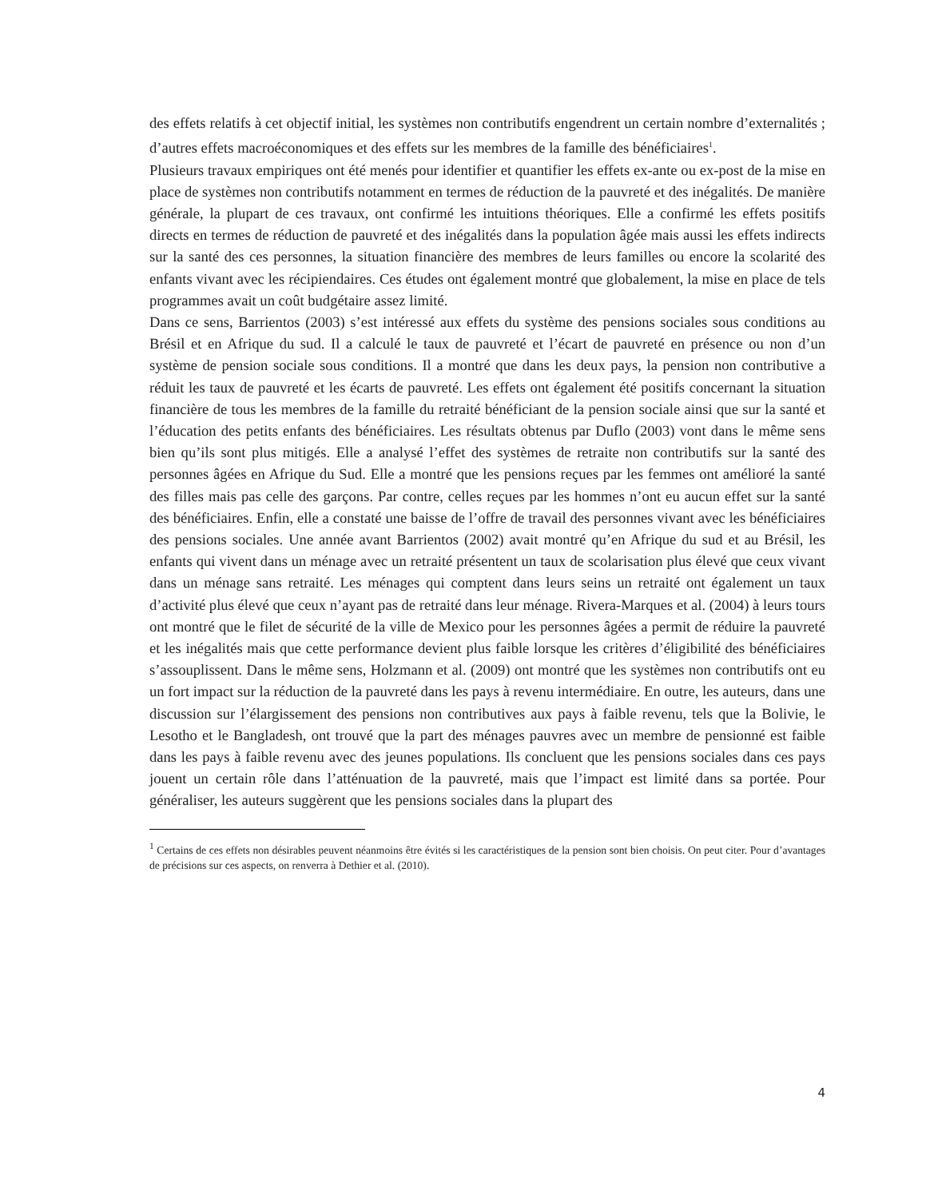des effets relatifs à cet objectif initial, les systèmes non contributifs engendrent un certain nombre d’externalités ; d’autres effets macroéconomiques et des effets sur les membres de la famille des bénéficiaires<sup>1</sup>.
Plusieurs travaux empiriques ont été menés pour identifier et quantifier les effets ex-ante ou ex-post de la mise en place de systèmes non contributifs notamment en termes de réduction de la pauvreté et des inégalités. De manière générale, la plupart de ces travaux, ont confirmé les intuitions théoriques. Elle a confirmé les effets positifs directs en termes de réduction de pauvreté et des inégalités dans la population âgée mais aussi les effets indirects sur la santé des ces personnes, la situation financière des membres de leurs familles ou encore la scolarité des enfants vivant avec les récipiendaires. Ces études ont également montré que globalement, la mise en place de tels programmes avait un coût budgétaire assez limité.
Dans ce sens, Barrientos (2003) s’est intéressé aux effets du système des pensions sociales sous conditions au Brésil et en Afrique du sud. Il a calculé le taux de pauvreté et l’écart de pauvreté en présence ou non d’un système de pension sociale sous conditions. Il a montré que dans les deux pays, la pension non contributive a réduit les taux de pauvreté et les écarts de pauvreté. Les effets ont également été positifs concernant la situation financière de tous les membres de la famille du retraité bénéficiant de la pension sociale ainsi que sur la santé et l’éducation des petits enfants des bénéficiaires. Les résultats obtenus par Duflo (2003) vont dans le même sens bien qu’ils sont plus mitigés. Elle a analysé l’effet des systèmes de retraite non contributifs sur la santé des personnes âgées en Afrique du Sud. Elle a montré que les pensions reçues par les femmes ont amélioré la santé des filles mais pas celle des garçons. Par contre, celles reçues par les hommes n’ont eu aucun effet sur la santé des bénéficiaires. Enfin, elle a constaté une baisse de l’offre de travail des personnes vivant avec les bénéficiaires des pensions sociales. Une année avant Barrientos (2002) avait montré qu’en Afrique du sud et au Brésil, les enfants qui vivent dans un ménage avec un retraité présentent un taux de scolarisation plus élevé que ceux vivant dans un ménage sans retraité. Les ménages qui comptent dans leurs seins un retraité ont également un taux d’activité plus élevé que ceux n’ayant pas de retraité dans leur ménage. Rivera-Marques et al. (2004) à leurs tours ont montré que le filet de sécurité de la ville de Mexico pour les personnes âgées a permit de réduire la pauvreté et les inégalités mais que cette performance devient plus faible lorsque les critères d’éligibilité des bénéficiaires s’assouplissent. Dans le même sens, Holzmann et al. (2009) ont montré que les systèmes non contributifs ont eu un fort impact sur la réduction de la pauvreté dans les pays à revenu intermédiaire. En outre, les auteurs, dans une discussion sur l’élargissement des pensions non contributives aux pays à faible revenu, tels que la Bolivie, le Lesotho et le Bangladesh, ont trouvé que la part des ménages pauvres avec un membre de pensionné est faible dans les pays à faible revenu avec des jeunes populations. Ils concluent que les pensions sociales dans ces pays jouent un certain rôle dans l’atténuation de la pauvreté, mais que l’impact est limité dans sa portée. Pour généraliser, les auteurs suggèrent que les pensions sociales dans la plupart des
<sup>1</sup> Certains de ces effets non désirables peuvent néanmoins être évités si les caractéristiques de la pension sont bien choisis. On peut citer. Pour d’avantages de précisions sur ces aspects, on renverra à Dethier et al. (2010).
4